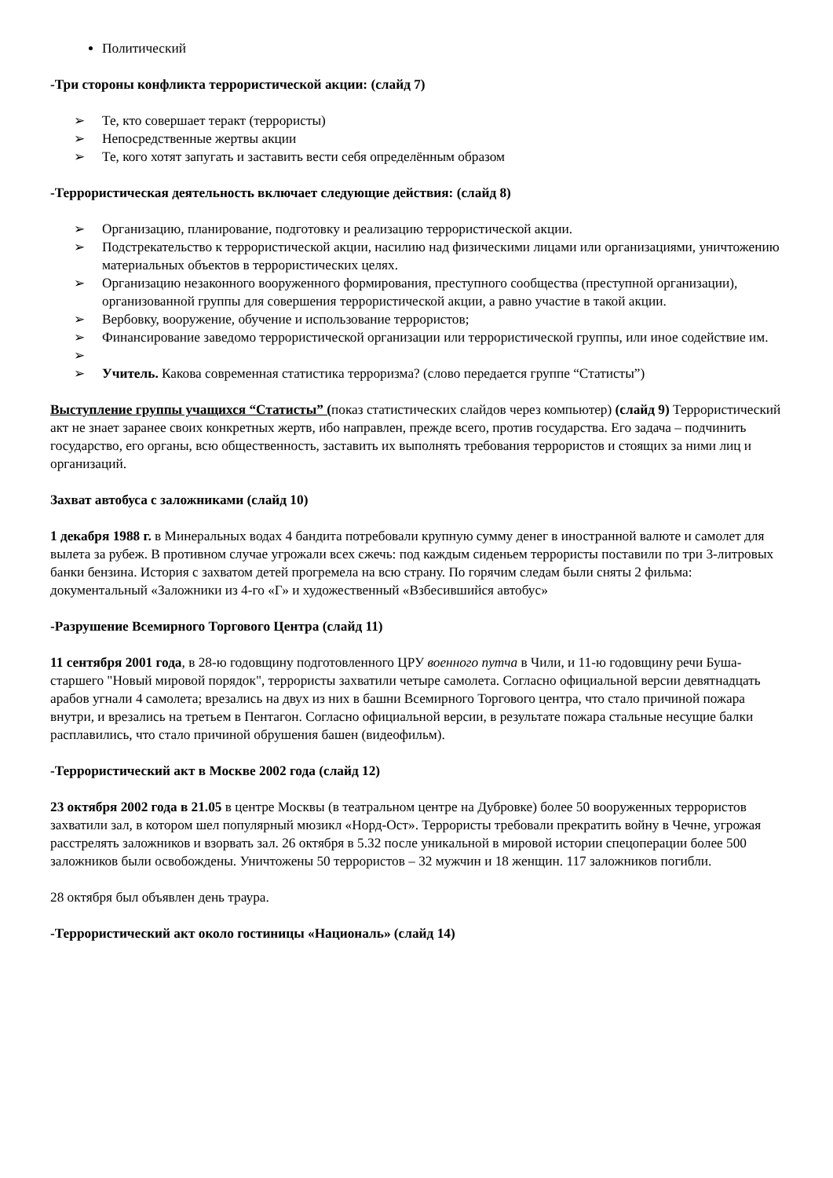Политический
-Три стороны конфликта террористической акции: (слайд 7)
➢ Те, кто совершает теракт (террористы)
➢ Непосредственные жертвы акции
➢ Те, кого хотят запугать и заставить вести себя определённым образом
-Террористическая деятельность включает следующие действия: (слайд 8)
➢ Организацию, планирование, подготовку и реализацию террористической акции.
➢ Подстрекательство к террористической акции, насилию над физическими лицами или организациями, уничтожению материальных объектов в террористических целях.
➢ Организацию незаконного вооруженного формирования, преступного сообщества (преступной организации), организованной группы для совершения террористической акции, а равно участие в такой акции.
➢ Вербовку, вооружение, обучение и использование террористов;
➢ Финансирование заведомо террористической организации или террористической группы, или иное содействие им.
➢ ➢ Учитель. Какова современная статистика терроризма? (слово передается группе “Статисты”)
Выступление группы учащихся “Статисты” (показ статистических слайдов через компьютер) (слайд 9) Террористический акт не знает заранее своих конкретных жертв, ибо направлен, прежде всего, против государства. Его задача – подчинить государство, его органы, всю общественность, заставить их выполнять требования террористов и стоящих за ними лиц и организаций.
Захват автобуса с заложниками (слайд 10)
1 декабря 1988 г. в Минеральных водах 4 бандита потребовали крупную сумму денег в иностранной валюте и самолет для вылета за рубеж. В противном случае угрожали всех сжечь: под каждым сиденьем террористы поставили по три 3-литровых банки бензина. История с захватом детей прогремела на всю страну. По горячим следам были сняты 2 фильма: документальный «Заложники из 4-го «Г» и художественный «Взбесившийся автобус»
-Разрушение Всемирного Торгового Центра (слайд 11)
11 сентября 2001 года, в 28-ю годовщину подготовленного ЦРУ военного путча в Чили, и 11-ю годовщину речи Буша-старшего "Новый мировой порядок", террористы захватили четыре самолета. Согласно официальной версии девятнадцать арабов угнали 4 самолета; врезались на двух из них в башни Всемирного Торгового центра, что стало причиной пожара внутри, и врезались на третьем в Пентагон. Согласно официальной версии, в результате пожара стальные несущие балки расплавились, что стало причиной обрушения башен (видеофильм).
-Террористический акт в Москве 2002 года (слайд 12)
23 октября 2002 года в 21.05 в центре Москвы (в театральном центре на Дубровке) более 50 вооруженных террористов захватили зал, в котором шел популярный мюзикл «Норд-Ост». Террористы требовали прекратить войну в Чечне, угрожая расстрелять заложников и взорвать зал. 26 октября в 5.32 после уникальной в мировой истории спецоперации более 500 заложников были освобождены. Уничтожены 50 террористов – 32 мужчин и 18 женщин. 117 заложников погибли.
28 октября был объявлен день траура.
-Террористический акт около гостиницы «Националь» (слайд 14)